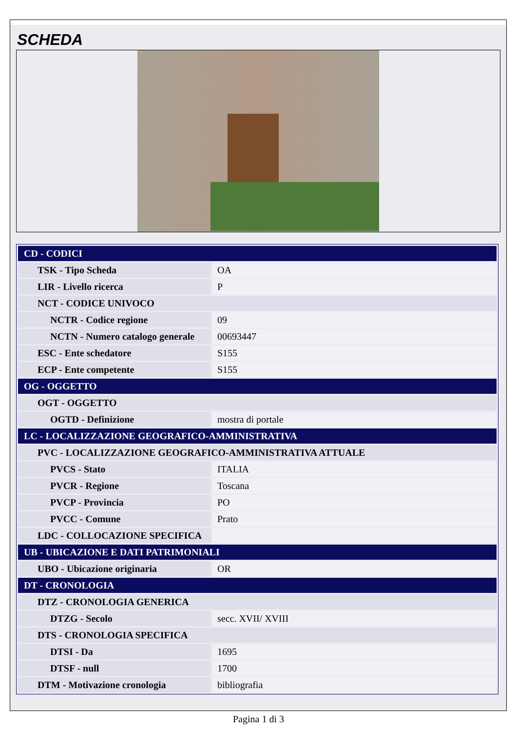SCHEDA
| CD - CODICI | |
| TSK - Tipo Scheda | OA |
| LIR - Livello ricerca | P |
| NCT - CODICE UNIVOCO | |
| NCTR - Codice regione | 09 |
| NCTN - Numero catalogo generale | 00693447 |
| ESC - Ente schedatore | S155 |
| ECP - Ente competente | S155 |
| OG - OGGETTO | |
| OGT - OGGETTO | |
| OGTD - Definizione | mostra di portale |
| LC - LOCALIZZAZIONE GEOGRAFICO-AMMINISTRATIVA | |
| PVC - LOCALIZZAZIONE GEOGRAFICO-AMMINISTRATIVA ATTUALE | |
| PVCS - Stato | ITALIA |
| PVCR - Regione | Toscana |
| PVCP - Provincia | PO |
| PVCC - Comune | Prato |
| LDC - COLLOCAZIONE SPECIFICA | |
| UB - UBICAZIONE E DATI PATRIMONIALI | |
| UBO - Ubicazione originaria | OR |
| DT - CRONOLOGIA | |
| DTZ - CRONOLOGIA GENERICA | |
| DTZG - Secolo | secc. XVII/ XVIII |
| DTS - CRONOLOGIA SPECIFICA | |
| DTSI - Da | 1695 |
| DTSF - null | 1700 |
| DTM - Motivazione cronologia | bibliografia |
Pagina 1 di 3